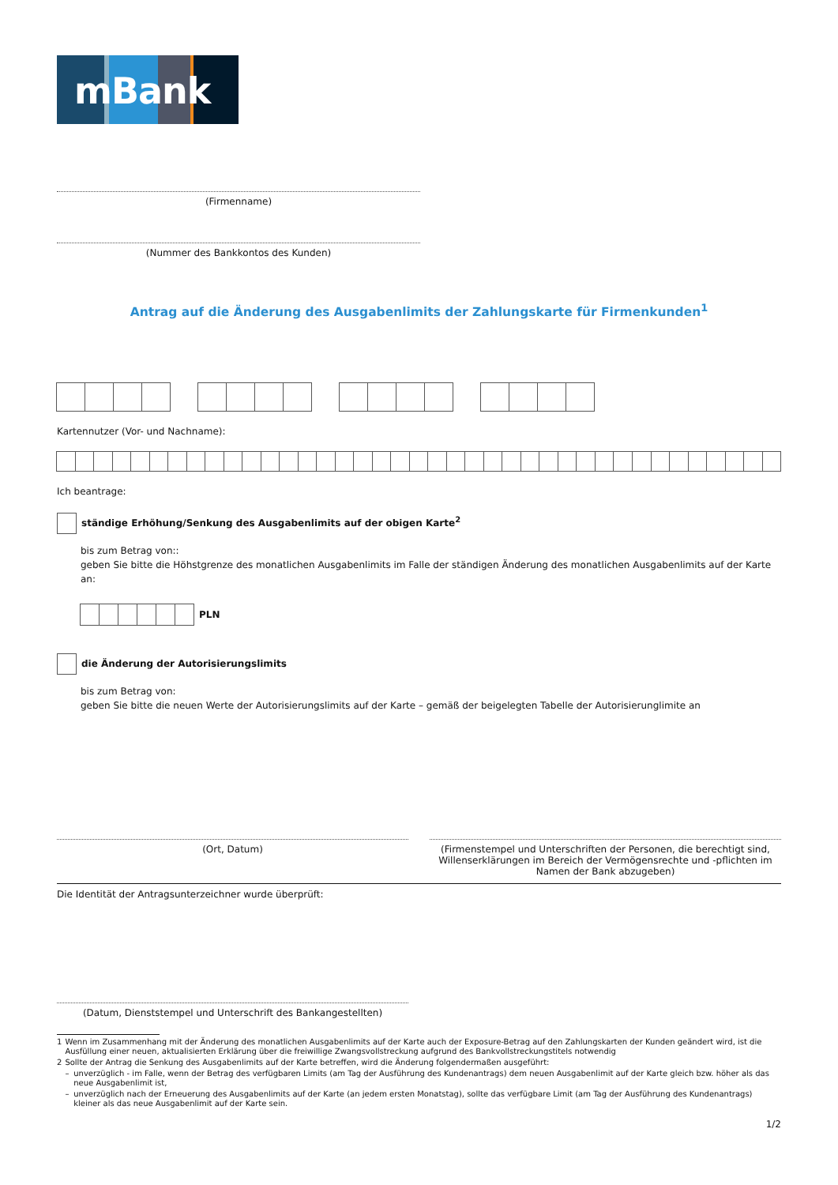mBank
(Firmenname)
(Nummer des Bankkontos des Kunden)
Antrag auf die Änderung des Ausgabenlimits der Zahlungskarte für Firmenkunden<sup>1</sup>
Kartennutzer (Vor- und Nachname):
Ich beantrage:
ständige Erhöhung/Senkung des Ausgabenlimits auf der obigen Karte<sup>2</sup>
bis zum Betrag von::
geben Sie bitte die Höhstgrenze des monatlichen Ausgabenlimits im Falle der ständigen Änderung des monatlichen Ausgabenlimits auf der Karte an:
PLN
die Änderung der Autorisierungslimits
bis zum Betrag von:
geben Sie bitte die neuen Werte der Autorisierungslimits auf der Karte – gemäß der beigelegten Tabelle der Autorisierunglimite an
(Ort, Datum) (Firmenstempel und Unterschriften der Personen, die berechtigt sind, Willenserklärungen im Bereich der Vermögensrechte und -pflichten im Namen der Bank abzugeben)
Die Identität der Antragsunterzeichner wurde überprüft:
(Datum, Dienststempel und Unterschrift des Bankangestellten)
| 1 | Wenn im Zusammenhang mit der Änderung des monatlichen Ausgabenlimits auf der Karte auch der Exposure-Betrag auf den Zahlungskarten der Kunden geändert wird, ist die Ausfüllung einer neuen, aktualisierten Erklärung über die freiwillige Zwangsvollstreckung aufgrund des Bankvollstreckungstitels notwendig | |
| 2 | Sollte der Antrag die Senkung des Ausgabenlimits auf der Karte betreffen, wird die Änderung folgendermaßen ausgeführt: | |
| | – | unverzüglich - im Falle, wenn der Betrag des verfügbaren Limits (am Tag der Ausführung des Kundenantrags) dem neuen Ausgabenlimit auf der Karte gleich bzw. höher als das neue Ausgabenlimit ist, |
| | – | unverzüglich nach der Erneuerung des Ausgabenlimits auf der Karte (an jedem ersten Monatstag), sollte das verfügbare Limit (am Tag der Ausführung des Kundenantrags) kleiner als das neue Ausgabenlimit auf der Karte sein. |
1/2